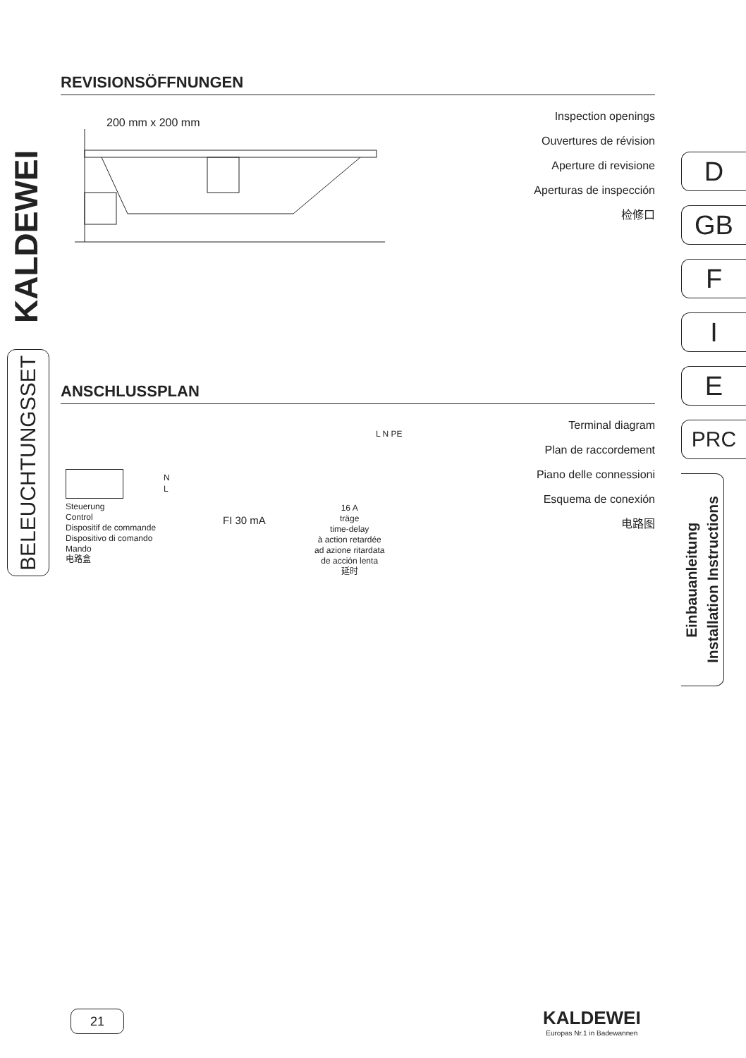KALDEWEI
BELEUCHTUNGSSET
REVISIONSÖFFNUNGEN
Inspection openings
Ouvertures de révision
Aperture di revisione
Aperturas de inspección
检修口
200 mm x 200 mm
ANSCHLUSSPLAN
Terminal diagram
Plan de raccordement
Piano delle connessioni
Esquema de conexión
电路图
Steuerung
Control
Dispositif de commande
Dispositivo di comando
Mando
电路盒
N
L
FI 30 mA
L N PE
16 A
träge
time-delay
à action retardée
ad azione ritardata
de acción lenta
延时
D
GB
F
I
E
PRC
Einbauanleitung
Installation Instructions
21
KALDEWEI
Europas Nr.1 in Badewannen